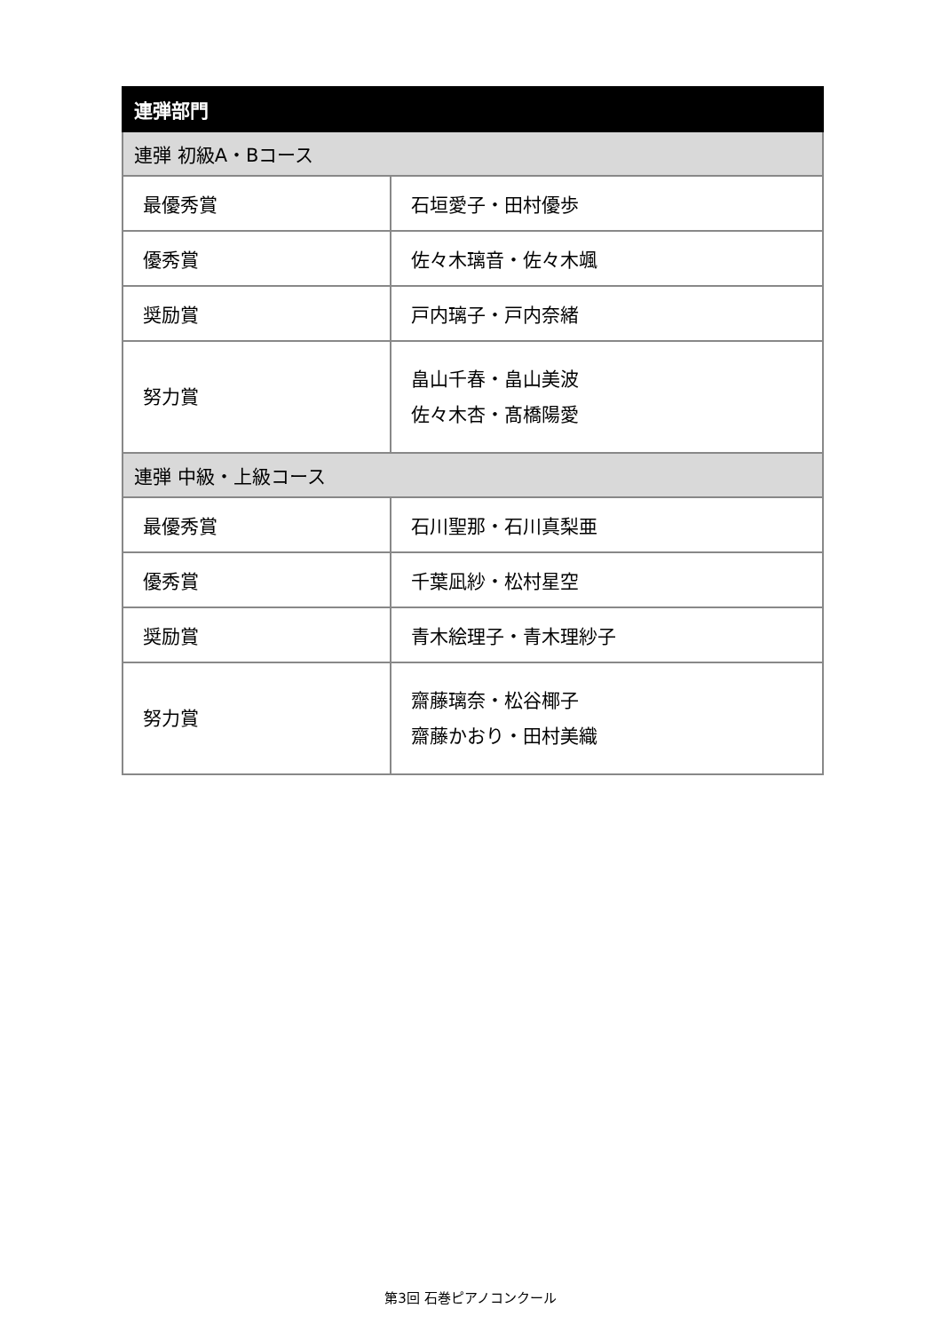| 連弾部門 | |
| --- | --- |
| 連弾 初級A・Bコース | |
| 最優秀賞 | 石垣愛子・田村優歩 |
| 優秀賞 | 佐々木璃音・佐々木颯 |
| 奨励賞 | 戸内璃子・戸内奈緒 |
| 努力賞 | 畠山千春・畠山美波 佐々木杏・髙橋陽愛 |
| 連弾 中級・上級コース | |
| 最優秀賞 | 石川聖那・石川真梨亜 |
| 優秀賞 | 千葉凪紗・松村星空 |
| 奨励賞 | 青木絵理子・青木理紗子 |
| 努力賞 | 齋藤璃奈・松谷椰子 齋藤かおり・田村美織 |
第3回 石巻ピアノコンクール